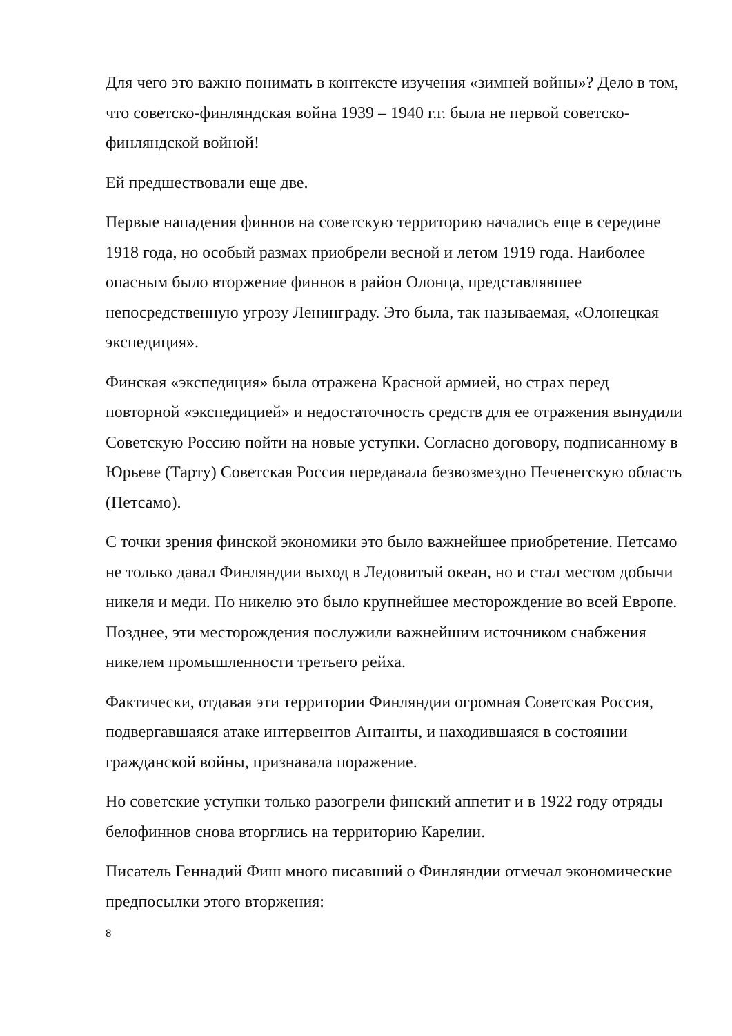Для чего это важно понимать в контексте изучения «зимней войны»? Дело в том, что советско-финляндская война 1939 – 1940 г.г. была не первой советско-финляндской войной!
Ей предшествовали еще две.
Первые нападения финнов на советскую территорию начались еще в середине 1918 года, но особый размах приобрели весной и летом 1919 года. Наиболее опасным было вторжение финнов в район Олонца, представлявшее непосредственную угрозу Ленинграду. Это была, так называемая, «Олонецкая экспедиция».
Финская «экспедиция» была отражена Красной армией, но страх перед повторной «экспедицией» и недостаточность средств для ее отражения вынудили Советскую Россию пойти на новые уступки. Согласно договору, подписанному в Юрьеве (Тарту) Советская Россия передавала безвозмездно Печенегскую область (Петсамо).
С точки зрения финской экономики это было важнейшее приобретение. Петсамо не только давал Финляндии выход в Ледовитый океан, но и стал местом добычи никеля и меди. По никелю это было крупнейшее месторождение во всей Европе. Позднее, эти месторождения послужили важнейшим источником снабжения никелем промышленности третьего рейха.
Фактически, отдавая эти территории Финляндии огромная Советская Россия, подвергавшаяся атаке интервентов Антанты, и находившаяся в состоянии гражданской войны, признавала поражение.
Но советские уступки только разогрели финский аппетит и в 1922 году отряды белофиннов снова вторглись на территорию Карелии.
Писатель Геннадий Фиш много писавший о Финляндии отмечал экономические предпосылки этого вторжения:
8